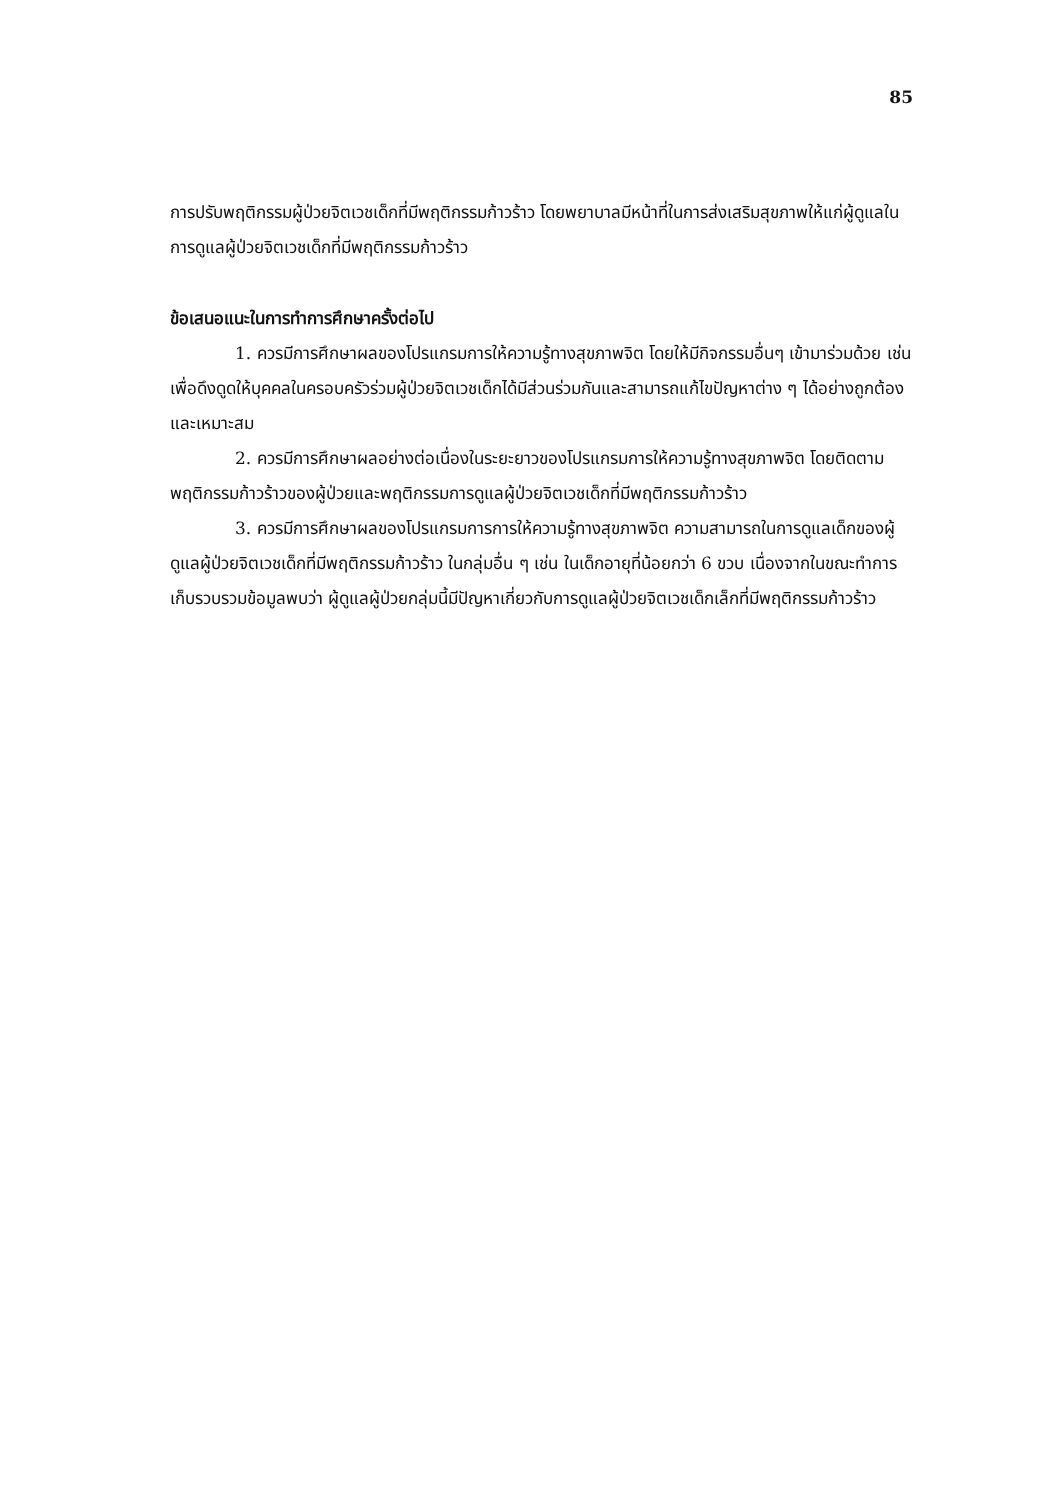85
การปรับพฤติกรรมผู้ป่วยจิตเวชเด็กที่มีพฤติกรรมก้าวร้าว โดยพยาบาลมีหน้าที่ในการส่งเสริมสุขภาพให้แก่ผู้ดูแลในการดูแลผู้ป่วยจิตเวชเด็กที่มีพฤติกรรมก้าวร้าว
ข้อเสนอแนะในการทำการศึกษาครั้งต่อไป
1. ควรมีการศึกษาผลของโปรแกรมการให้ความรู้ทางสุขภาพจิต โดยให้มีกิจกรรมอื่นๆ เข้ามาร่วมด้วย เช่น เพื่อดึงดูดให้บุคคลในครอบครัวร่วมผู้ป่วยจิตเวชเด็กได้มีส่วนร่วมกันและสามารถแก้ไขปัญหาต่าง ๆ ได้อย่างถูกต้องและเหมาะสม
2. ควรมีการศึกษาผลอย่างต่อเนื่องในระยะยาวของโปรแกรมการให้ความรู้ทางสุขภาพจิต โดยติดตามพฤติกรรมก้าวร้าวของผู้ป่วยและพฤติกรรมการดูแลผู้ป่วยจิตเวชเด็กที่มีพฤติกรรมก้าวร้าว
3. ควรมีการศึกษาผลของโปรแกรมการการให้ความรู้ทางสุขภาพจิต ความสามารถในการดูแลเด็กของผู้ดูแลผู้ป่วยจิตเวชเด็กที่มีพฤติกรรมก้าวร้าว ในกลุ่มอื่น ๆ เช่น ในเด็กอายุที่น้อยกว่า 6 ขวบ เนื่องจากในขณะทำการเก็บรวบรวมข้อมูลพบว่า ผู้ดูแลผู้ป่วยกลุ่มนี้มีปัญหาเกี่ยวกับการดูแลผู้ป่วยจิตเวชเด็กเล็กที่มีพฤติกรรมก้าวร้าว